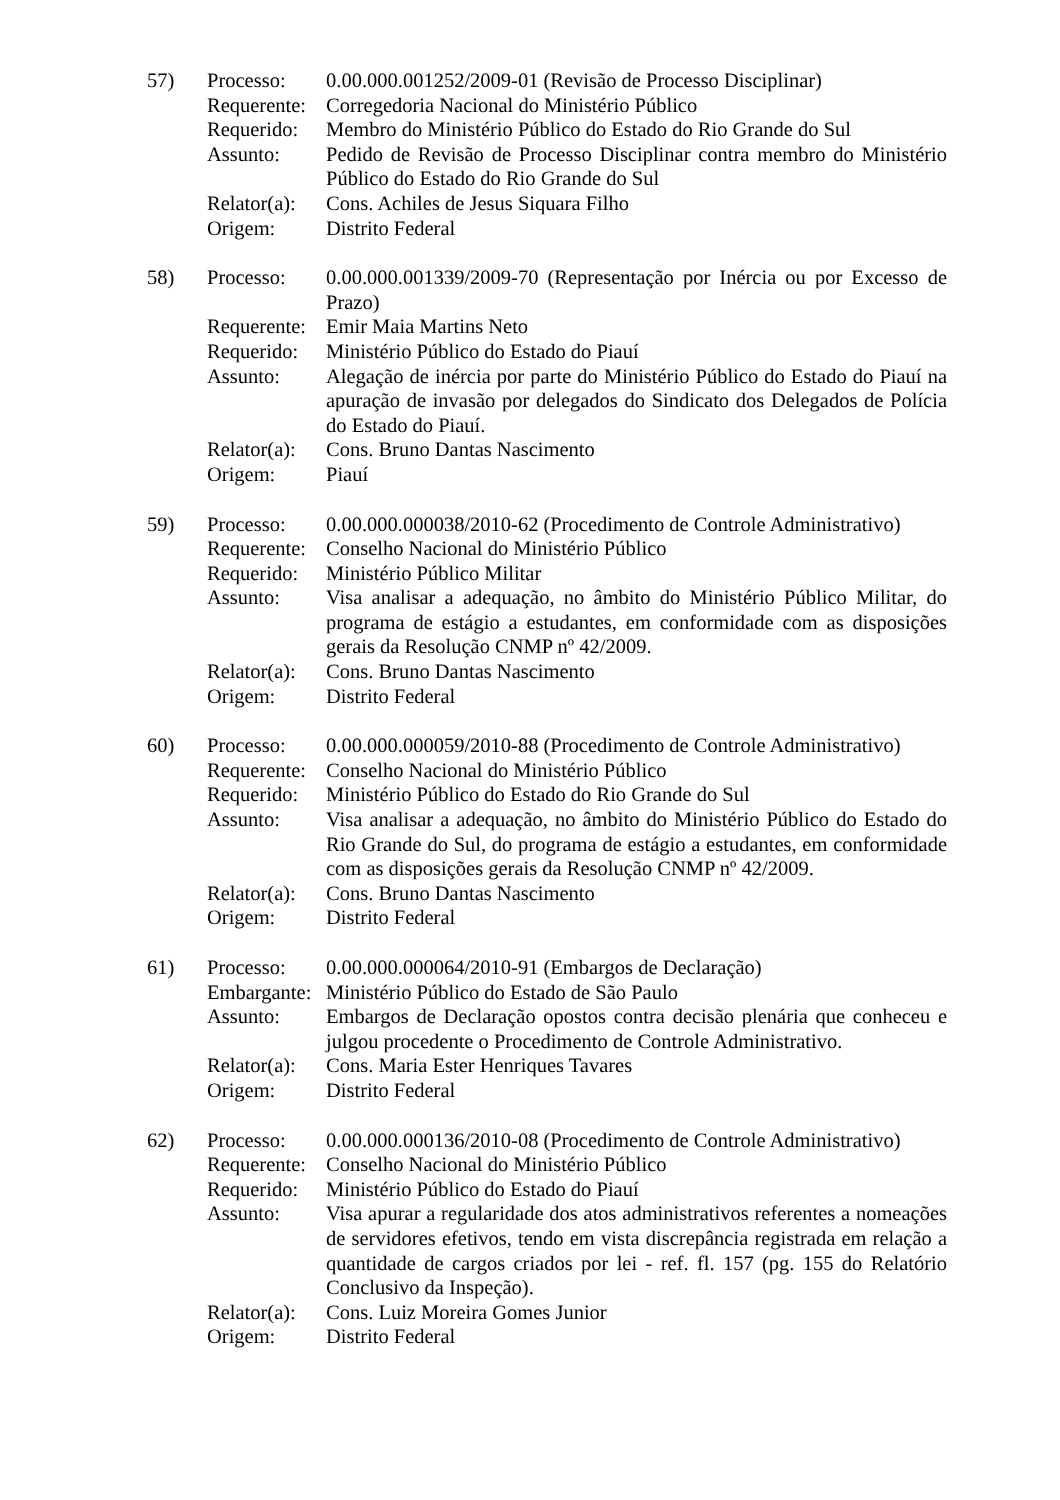57)
Processo:
0.00.000.001252/2009-01 (Revisão de Processo Disciplinar)
Requerente:
Corregedoria Nacional do Ministério Público
Requerido:
Membro do Ministério Público do Estado do Rio Grande do Sul
Assunto:
Pedido de Revisão de Processo Disciplinar contra membro do Ministério Público do Estado do Rio Grande do Sul
Relator(a):
Cons. Achiles de Jesus Siquara Filho
Origem:
Distrito Federal
58)
Processo:
0.00.000.001339/2009-70 (Representação por Inércia ou por Excesso de Prazo)
Requerente:
Emir Maia Martins Neto
Requerido:
Ministério Público do Estado do Piauí
Assunto:
Alegação de inércia por parte do Ministério Público do Estado do Piauí na apuração de invasão por delegados do Sindicato dos Delegados de Polícia do Estado do Piauí.
Relator(a):
Cons. Bruno Dantas Nascimento
Origem:
Piauí
59)
Processo:
0.00.000.000038/2010-62 (Procedimento de Controle Administrativo)
Requerente:
Conselho Nacional do Ministério Público
Requerido:
Ministério Público Militar
Assunto:
Visa analisar a adequação, no âmbito do Ministério Público Militar, do programa de estágio a estudantes, em conformidade com as disposições gerais da Resolução CNMP nº 42/2009.
Relator(a):
Cons. Bruno Dantas Nascimento
Origem:
Distrito Federal
60)
Processo:
0.00.000.000059/2010-88 (Procedimento de Controle Administrativo)
Requerente:
Conselho Nacional do Ministério Público
Requerido:
Ministério Público do Estado do Rio Grande do Sul
Assunto:
Visa analisar a adequação, no âmbito do Ministério Público do Estado do Rio Grande do Sul, do programa de estágio a estudantes, em conformidade com as disposições gerais da Resolução CNMP nº 42/2009.
Relator(a):
Cons. Bruno Dantas Nascimento
Origem:
Distrito Federal
61)
Processo:
0.00.000.000064/2010-91 (Embargos de Declaração)
Embargante:
Ministério Público do Estado de São Paulo
Assunto:
Embargos de Declaração opostos contra decisão plenária que conheceu e julgou procedente o Procedimento de Controle Administrativo.
Relator(a):
Cons. Maria Ester Henriques Tavares
Origem:
Distrito Federal
62)
Processo:
0.00.000.000136/2010-08 (Procedimento de Controle Administrativo)
Requerente:
Conselho Nacional do Ministério Público
Requerido:
Ministério Público do Estado do Piauí
Assunto:
Visa apurar a regularidade dos atos administrativos referentes a nomeações de servidores efetivos, tendo em vista discrepância registrada em relação a quantidade de cargos criados por lei - ref. fl. 157 (pg. 155 do Relatório Conclusivo da Inspeção).
Relator(a):
Cons. Luiz Moreira Gomes Junior
Origem:
Distrito Federal